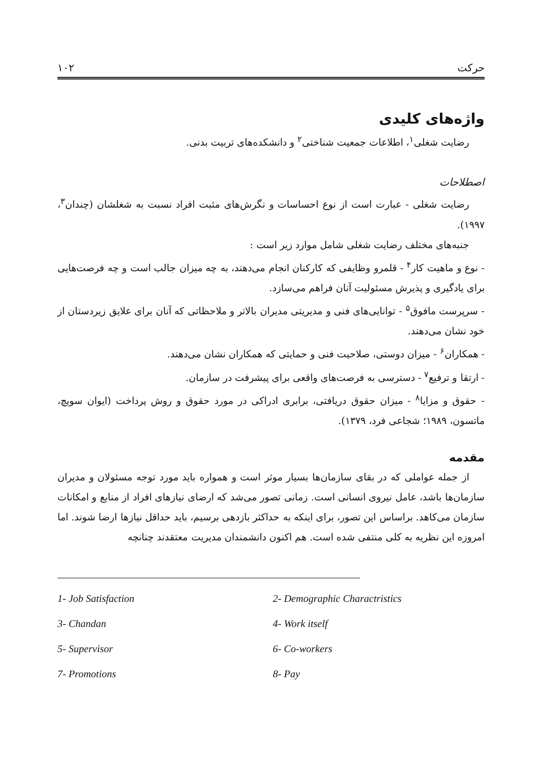حرکت ۱۰۲
واژه‌های کلیدی
رضایت شغلی<sup>۱</sup>، اطلاعات جمعیت شناختی<sup>۲</sup> و دانشکده‌های تربیت بدنی.
اصطلاحات
رضایت شغلی - عبارت است از نوع احساسات و نگرش‌های مثبت افراد نسبت به شغلشان (چندان<sup>۳</sup>، ۱۹۹۷).
جنبه‌های مختلف رضایت شغلی شامل موارد زیر است :
- نوع و ماهیت کار<sup>۴</sup> - قلمرو وظایفی که کارکنان انجام می‌دهند، به چه میزان جالب است و چه فرصت‌هایی برای یادگیری و پذیرش مسئولیت آنان فراهم می‌سازد.
- سرپرست مافوق<sup>۵</sup> - توانایی‌های فنی و مدیریتی مدیران بالاتر و ملاحظاتی که آنان برای علایق زیردستان از خود نشان می‌دهند.
- همکاران<sup>۶</sup> - میزان دوستی، صلاحیت فنی و حمایتی که همکاران نشان می‌دهند.
- ارتقا و ترفیع<sup>۷</sup> - دسترسی به فرصت‌های واقعی برای پیشرفت در سازمان.
- حقوق و مزایا<sup>۸</sup> - میزان حقوق دریافتی، برابری ادراکی در مورد حقوق و روش پرداخت (ایوان سویچ، ماتسون، ۱۹۸۹؛ شجاعی فرد، ۱۳۷۹).
مقدمه
از جمله عواملی که در بقای سازمان‌ها بسیار موثر است و همواره باید مورد توجه مسئولان و مدیران سازمان‌ها باشد، عامل نیروی انسانی است. زمانی تصور می‌شد که ارضای نیازهای افراد از منابع و امکانات سازمان می‌کاهد. براساس این تصور، برای اینکه به حداکثر بازدهی برسیم، باید حداقل نیازها ارضا شوند. اما امروزه این نظریه به کلی منتفی شده است. هم اکنون دانشمندان مدیریت معتقدند چنانچه
1- Job Satisfaction 2- Demographic Charactristics 3- Chandan 4- Work itself 5- Supervisor 6- Co-workers 7- Promotions 8- Pay